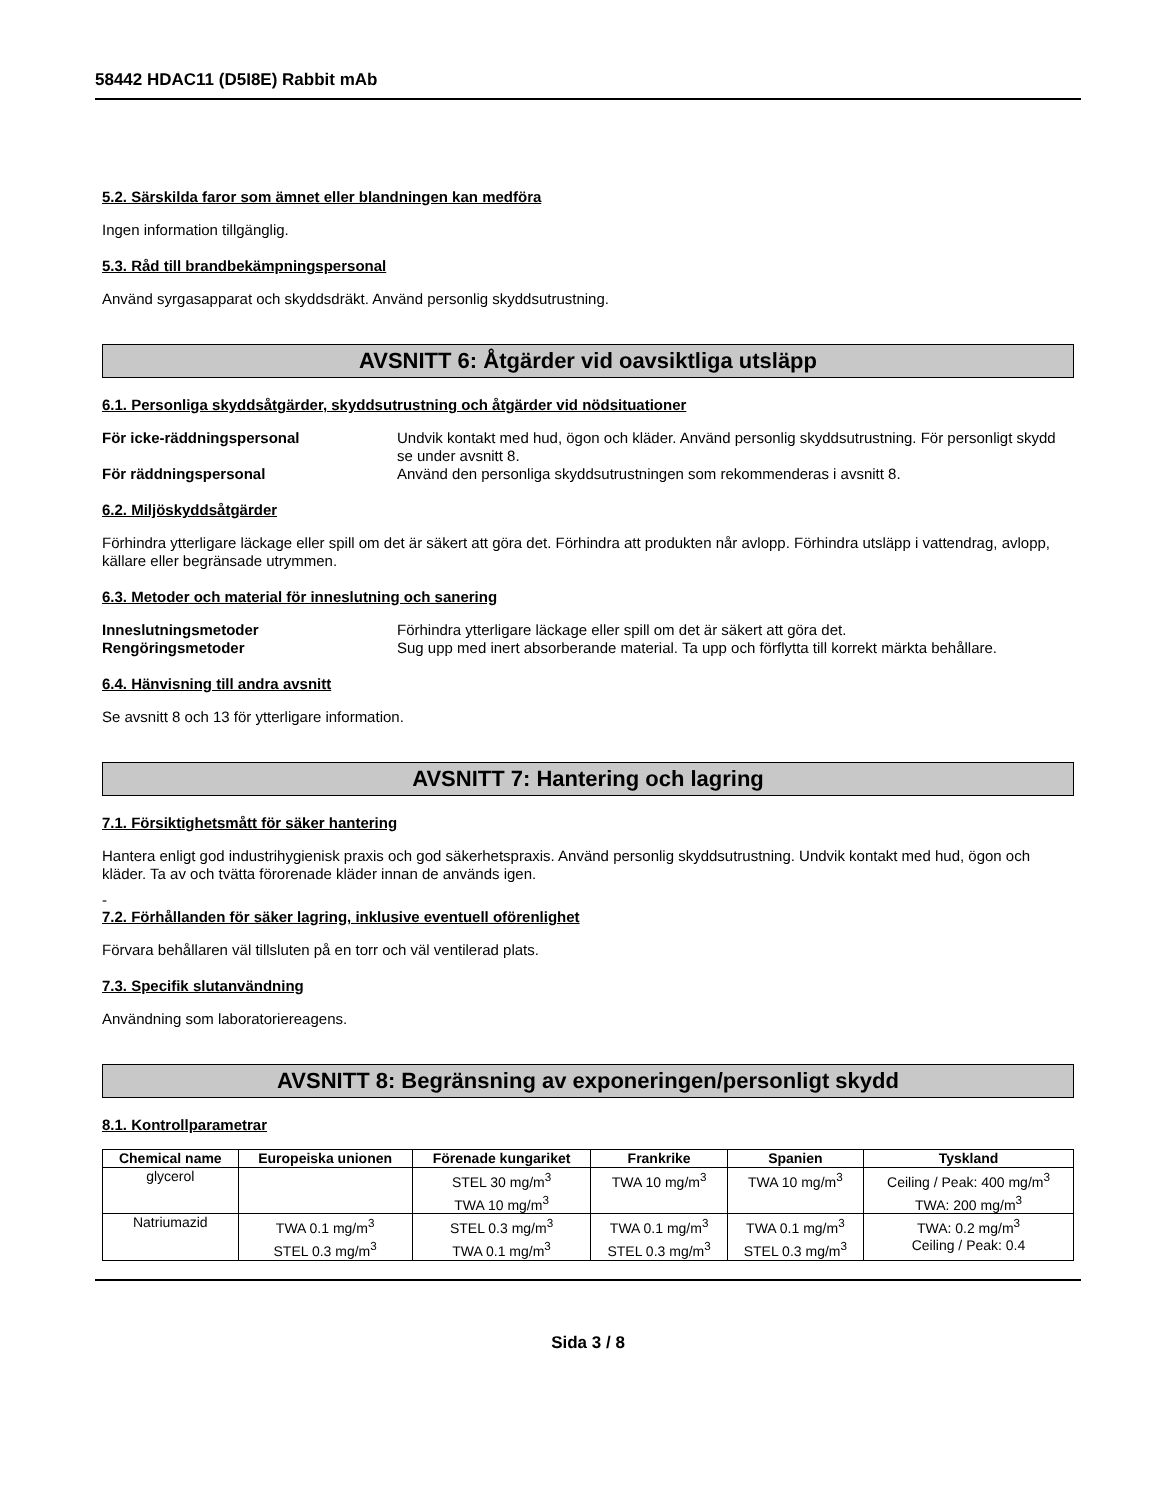58442 HDAC11 (D5I8E) Rabbit mAb
5.2. Särskilda faror som ämnet eller blandningen kan medföra
Ingen information tillgänglig.
5.3. Råd till brandbekämpningspersonal
Använd syrgasapparat och skyddsdräkt. Använd personlig skyddsutrustning.
AVSNITT 6: Åtgärder vid oavsiktliga utsläpp
6.1. Personliga skyddsåtgärder, skyddsutrustning och åtgärder vid nödsituationer
För icke-räddningspersonal Undvik kontakt med hud, ögon och kläder. Använd personlig skyddsutrustning. För personligt skydd se under avsnitt 8. För räddningspersonal Använd den personliga skyddsutrustningen som rekommenderas i avsnitt 8.
6.2. Miljöskyddsåtgärder
Förhindra ytterligare läckage eller spill om det är säkert att göra det. Förhindra att produkten når avlopp. Förhindra utsläpp i vattendrag, avlopp, källare eller begränsade utrymmen.
6.3. Metoder och material för inneslutning och sanering
Inneslutningsmetoder Förhindra ytterligare läckage eller spill om det är säkert att göra det. Rengöringsmetoder Sug upp med inert absorberande material. Ta upp och förflytta till korrekt märkta behållare.
6.4. Hänvisning till andra avsnitt
Se avsnitt 8 och 13 för ytterligare information.
AVSNITT 7: Hantering och lagring
7.1. Försiktighetsmått för säker hantering
Hantera enligt god industrihygienisk praxis och god säkerhetspraxis. Använd personlig skyddsutrustning. Undvik kontakt med hud, ögon och kläder. Ta av och tvätta förorenade kläder innan de används igen.
-
7.2. Förhållanden för säker lagring, inklusive eventuell oförenlighet
Förvara behållaren väl tillsluten på en torr och väl ventilerad plats.
7.3. Specifik slutanvändning
Användning som laboratoriereagens.
AVSNITT 8: Begränsning av exponeringen/personligt skydd
8.1. Kontrollparametrar
| Chemical name | Europeiska unionen | Förenade kungariket | Frankrike | Spanien | Tyskland |
| --- | --- | --- | --- | --- | --- |
| glycerol | | STEL 30 mg/m<sup>3</sup> TWA 10 mg/m<sup>3</sup> | TWA 10 mg/m<sup>3</sup> | TWA 10 mg/m<sup>3</sup> | Ceiling / Peak: 400 mg/m<sup>3</sup> TWA: 200 mg/m<sup>3</sup> |
| Natriumazid | TWA 0.1 mg/m<sup>3</sup> STEL 0.3 mg/m<sup>3</sup> | STEL 0.3 mg/m<sup>3</sup> TWA 0.1 mg/m<sup>3</sup> | TWA 0.1 mg/m<sup>3</sup> STEL 0.3 mg/m<sup>3</sup> | TWA 0.1 mg/m<sup>3</sup> STEL 0.3 mg/m<sup>3</sup> | TWA: 0.2 mg/m<sup>3</sup> Ceiling / Peak: 0.4 |
Sida 3 / 8